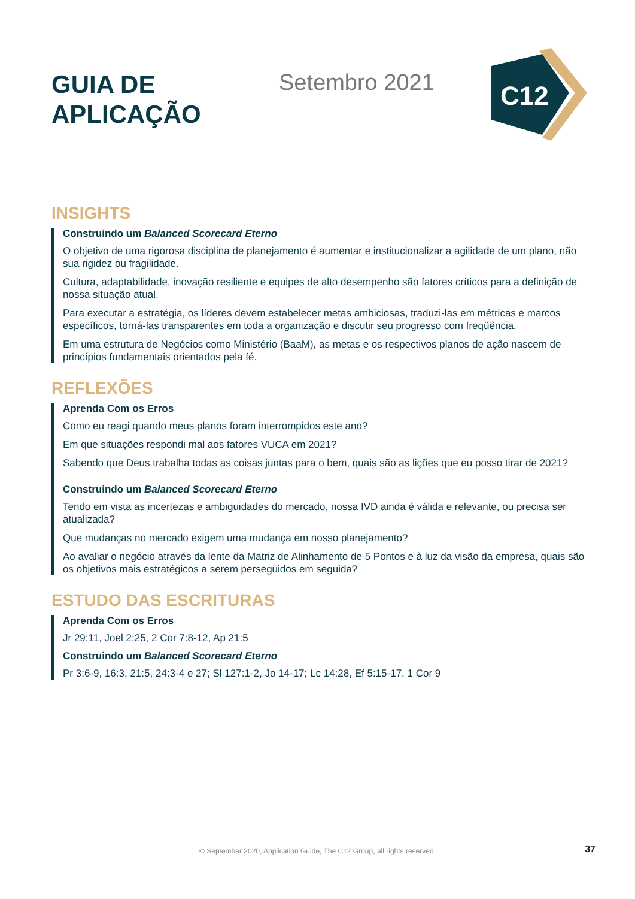GUIA DE APLICAÇÃO
Setembro 2021
C12
INSIGHTS
Construindo um Balanced Scorecard Eterno
O objetivo de uma rigorosa disciplina de planejamento é aumentar e institucionalizar a agilidade de um plano, não sua rigidez ou fragilidade.
Cultura, adaptabilidade, inovação resiliente e equipes de alto desempenho são fatores críticos para a definição de nossa situação atual.
Para executar a estratégia, os líderes devem estabelecer metas ambiciosas, traduzi-las em métricas e marcos específicos, torná-las transparentes em toda a organização e discutir seu progresso com freqüência.
Em uma estrutura de Negócios como Ministério (BaaM), as metas e os respectivos planos de ação nascem de princípios fundamentais orientados pela fé.
REFLEXÕES
Aprenda Com os Erros
Como eu reagi quando meus planos foram interrompidos este ano?
Em que situações respondi mal aos fatores VUCA em 2021?
Sabendo que Deus trabalha todas as coisas juntas para o bem, quais são as lições que eu posso tirar de 2021?
Construindo um Balanced Scorecard Eterno
Tendo em vista as incertezas e ambiguidades do mercado, nossa IVD ainda é válida e relevante, ou precisa ser atualizada?
Que mudanças no mercado exigem uma mudança em nosso planejamento?
Ao avaliar o negócio através da lente da Matriz de Alinhamento de 5 Pontos e à luz da visão da empresa, quais são os objetivos mais estratégicos a serem perseguidos em seguida?
ESTUDO DAS ESCRITURAS
Aprenda Com os Erros
Jr 29:11, Joel 2:25, 2 Cor 7:8-12, Ap 21:5
Construindo um Balanced Scorecard Eterno
Pr 3:6-9, 16:3, 21:5, 24:3-4 e 27; Sl 127:1-2, Jo 14-17; Lc 14:28, Ef 5:15-17, 1 Cor 9
© September 2020, Application Guide, The C12 Group, all rights reserved. 37